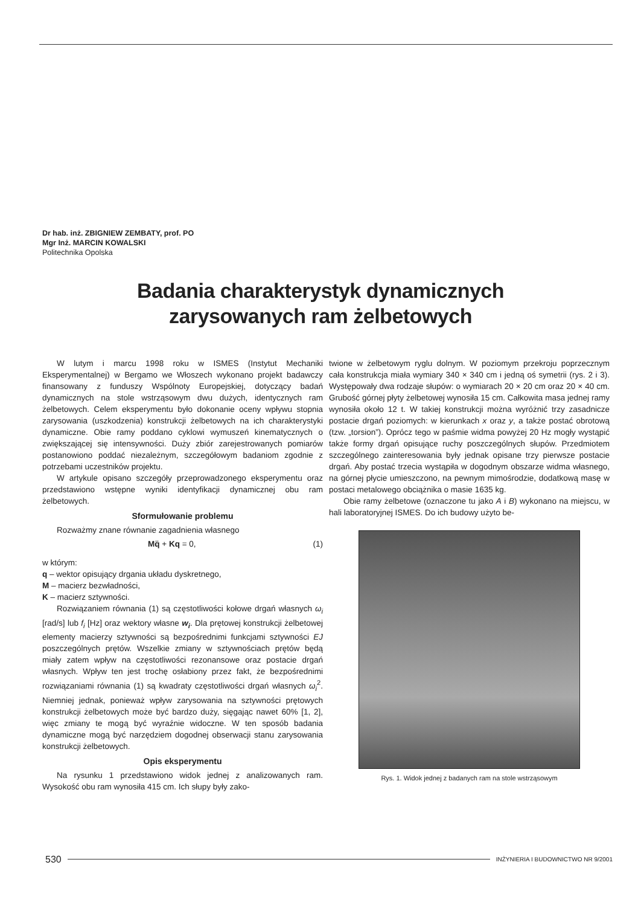Dr hab. inż. ZBIGNIEW ZEMBATY, prof. PO
Mgr Inż. MARCIN KOWALSKI
Politechnika Opolska
Badania charakterystyk dynamicznych
zarysowanych ram żelbetowych
W lutym i marcu 1998 roku w ISMES (Instytut Mechaniki Eksperymentalnej) w Bergamo we Włoszech wykonano projekt badawczy finansowany z funduszy Wspólnoty Europejskiej, dotyczący badań dynamicznych na stole wstrząsowym dwu dużych, identycznych ram żelbetowych. Celem eksperymentu było dokonanie oceny wpływu stopnia zarysowania (uszkodzenia) konstrukcji żelbetowych na ich charakterystyki dynamiczne. Obie ramy poddano cyklowi wymuszeń kinematycznych o zwiększającej się intensywności. Duży zbiór zarejestrowanych pomiarów postanowiono poddać niezależnym, szczegółowym badaniom zgodnie z potrzebami uczestników projektu.
W artykule opisano szczegóły przeprowadzonego eksperymentu oraz przedstawiono wstępne wyniki identyfikacji dynamicznej obu ram żelbetowych.
Sformułowanie problemu
Rozważmy znane równanie zagadnienia własnego
Mq̈ + Kq = 0, (1)
w którym:
q – wektor opisujący drgania układu dyskretnego,
M – macierz bezwładności,
K – macierz sztywności.
Rozwiązaniem równania (1) są częstotliwości kołowe drgań własnych ω<sub>i</sub> [rad/s] lub f<sub>i</sub> [Hz] oraz wektory własne w<sub>i</sub>. Dla prętowej konstrukcji żelbetowej elementy macierzy sztywności są bezpośrednimi funkcjami sztywności EJ poszczególnych prętów. Wszelkie zmiany w sztywnościach prętów będą miały zatem wpływ na częstotliwości rezonansowe oraz postacie drgań własnych. Wpływ ten jest trochę osłabiony przez fakt, że bezpośrednimi rozwiązaniami równania (1) są kwadraty częstotliwości drgań własnych ω<sub>i</sub><sup>2</sup>. Niemniej jednak, ponieważ wpływ zarysowania na sztywności prętowych konstrukcji żelbetowych może być bardzo duży, sięgając nawet 60% [1, 2], więc zmiany te mogą być wyraźnie widoczne. W ten sposób badania dynamiczne mogą być narzędziem dogodnej obserwacji stanu zarysowania konstrukcji żelbetowych.
Opis eksperymentu
Na rysunku 1 przedstawiono widok jednej z analizowanych ram. Wysokość obu ram wynosiła 415 cm. Ich słupy były zako-
twione w żelbetowym ryglu dolnym. W poziomym przekroju poprzecznym cała konstrukcja miała wymiary 340 × 340 cm i jedną oś symetrii (rys. 2 i 3). Występowały dwa rodzaje słupów: o wymiarach 20 × 20 cm oraz 20 × 40 cm. Grubość górnej płyty żelbetowej wynosiła 15 cm. Całkowita masa jednej ramy wynosiła około 12 t. W takiej konstrukcji można wyróżnić trzy zasadnicze postacie drgań poziomych: w kierunkach x oraz y, a także postać obrotową (tzw. „torsion”). Oprócz tego w paśmie widma powyżej 20 Hz mogły wystąpić także formy drgań opisujące ruchy poszczególnych słupów. Przedmiotem szczególnego zainteresowania były jednak opisane trzy pierwsze postacie drgań. Aby postać trzecia wystąpiła w dogodnym obszarze widma własnego, na górnej płycie umieszczono, na pewnym mimośrodzie, dodatkową masę w postaci metalowego obciążnika o masie 1635 kg.
Obie ramy żelbetowe (oznaczone tu jako A i B) wykonano na miejscu, w hali laboratoryjnej ISMES. Do ich budowy użyto be-
Rys. 1. Widok jednej z badanych ram na stole wstrząsowym
530 INŻYNIERIA I BUDOWNICTWO NR 9/2001